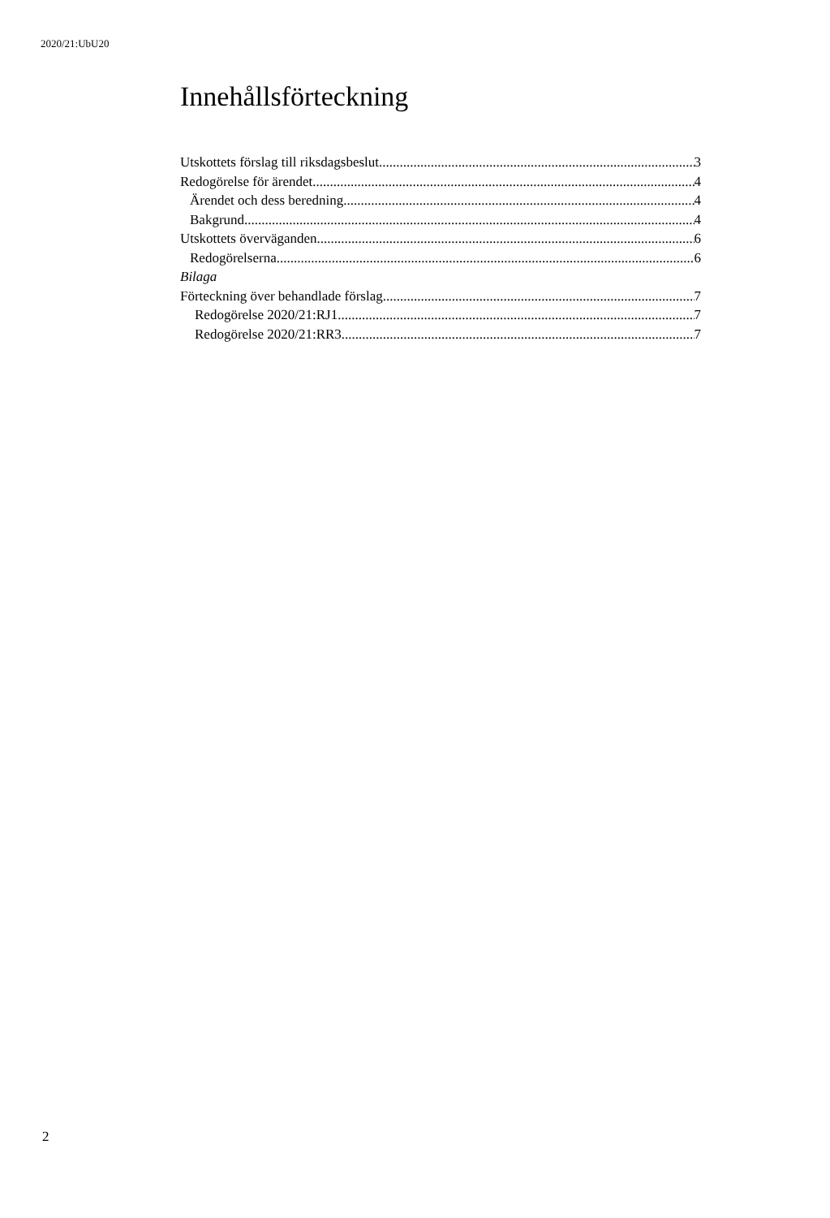2020/21:UbU20
Innehållsförteckning
Utskottets förslag till riksdagsbeslut 3
Redogörelse för ärendet 4
Ärendet och dess beredning 4
Bakgrund 4
Utskottets överväganden 6
Redogörelserna 6
Bilaga
Förteckning över behandlade förslag 7
Redogörelse 2020/21:RJ1 7
Redogörelse 2020/21:RR3 7
2